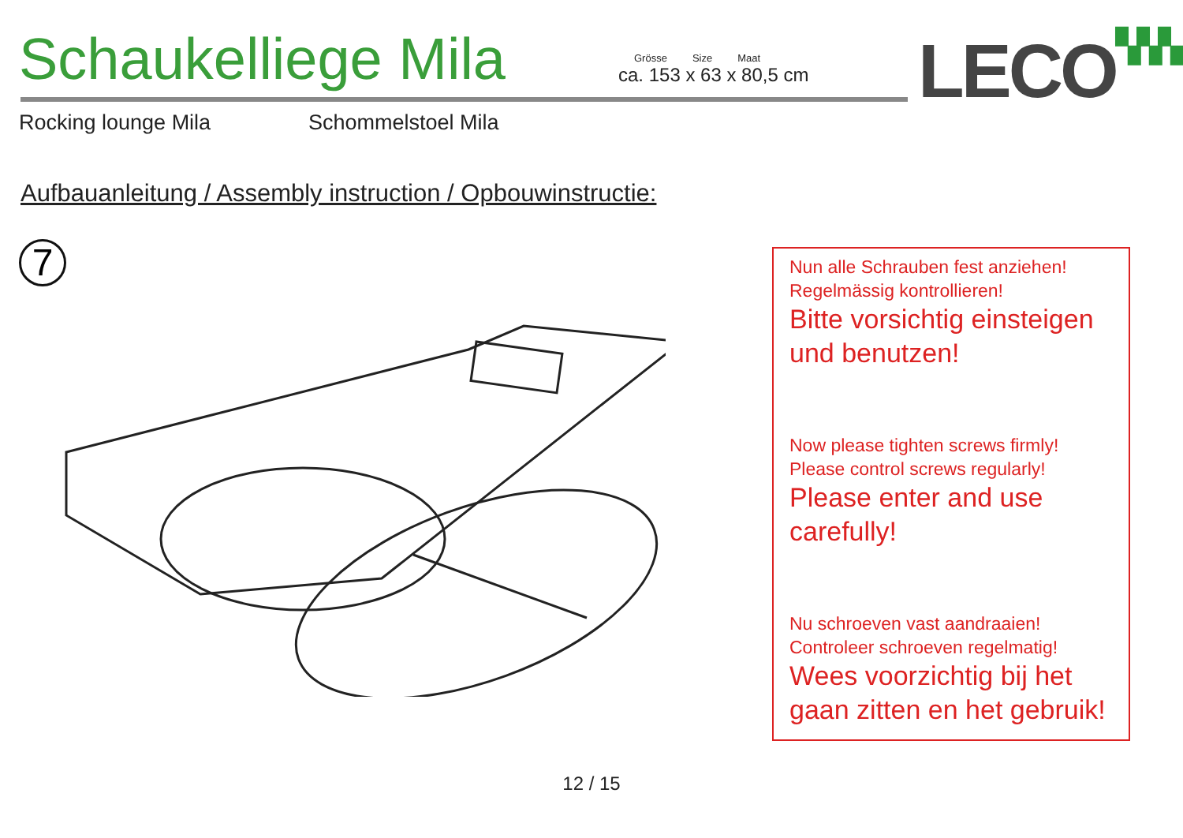Schaukelliege Mila
Grösse Size Maat
ca. 153 x 63 x 80,5 cm
LECO▚▚▚
Rocking lounge Mila Schommelstoel Mila
Aufbauanleitung / Assembly instruction / Opbouwinstructie:
7
Nun alle Schrauben fest anziehen!
Regelmässig kontrollieren!
Bitte vorsichtig einsteigen und benutzen!
Now please tighten screws firmly!
Please control screws regularly!
Please enter and use carefully!
Nu schroeven vast aandraaien!
Controleer schroeven regelmatig!
Wees voorzichtig bij het gaan zitten en het gebruik!
12 / 15